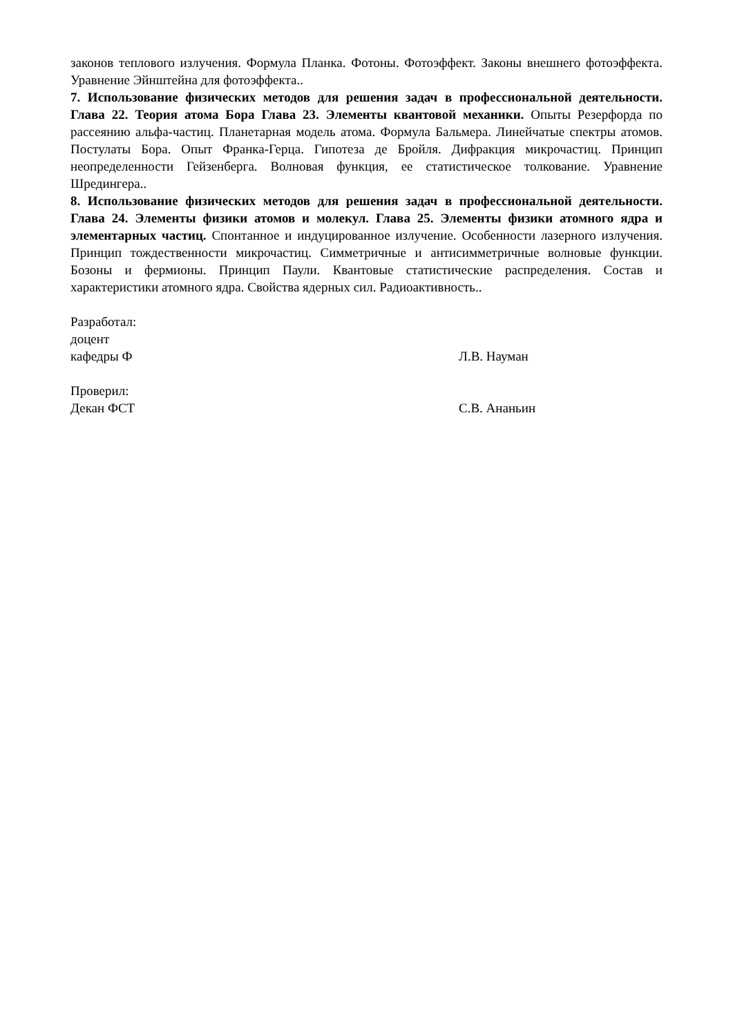законов теплового излучения. Формула Планка. Фотоны. Фотоэффект. Законы внешнего фотоэффекта. Уравнение Эйнштейна для фотоэффекта..
7. Использование физических методов для решения задач в профессиональной деятельности. Глава 22. Теория атома Бора Глава 23. Элементы квантовой механики. Опыты Резерфорда по рассеянию альфа-частиц. Планетарная модель атома. Формула Бальмера. Линейчатые спектры атомов. Постулаты Бора. Опыт Франка-Герца. Гипотеза де Бройля. Дифракция микрочастиц. Принцип неопределенности Гейзенберга. Волновая функция, ее статистическое толкование. Уравнение Шредингера..
8. Использование физических методов для решения задач в профессиональной деятельности. Глава 24. Элементы физики атомов и молекул. Глава 25. Элементы физики атомного ядра и элементарных частиц. Спонтанное и индуцированное излучение. Особенности лазерного излучения. Принцип тождественности микрочастиц. Симметричные и антисимметричные волновые функции. Бозоны и фермионы. Принцип Паули. Квантовые статистические распределения. Состав и характеристики атомного ядра. Свойства ядерных сил. Радиоактивность..
Разработал:
доцент
кафедры Ф
Л.В. Науман
Проверил:
Декан ФСТ
С.В. Ананьин